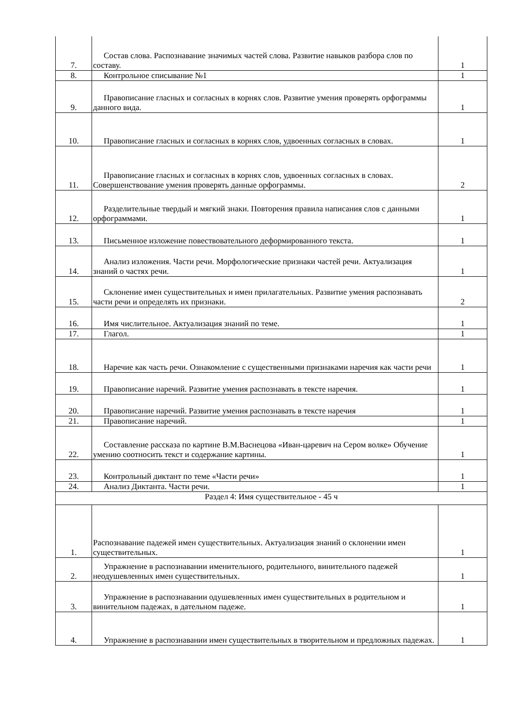| 7. | Состав слова. Распознавание значимых частей слова. Развитие навыков разбора слов по составу. | 1 |
| 8. | Контрольное списывание №1 | 1 |
| 9. | Правописание гласных и согласных в корнях слов. Развитие умения проверять орфограммы данного вида. | 1 |
| 10. | Правописание гласных и согласных в корнях слов, удвоенных согласных в словах. | 1 |
| 11. | Правописание гласных и согласных в корнях слов, удвоенных согласных в словах. Совершенствование умения проверять данные орфограммы. | 2 |
| 12. | Разделительные твердый и мягкий знаки. Повторения правила написания слов с данными орфограммами. | 1 |
| 13. | Письменное изложение повествовательного деформированного текста. | 1 |
| 14. | Анализ изложения. Части речи. Морфологические признаки частей речи. Актуализация знаний о частях речи. | 1 |
| 15. | Склонение имен существительных и имен прилагательных. Развитие умения распознавать части речи и определять их признаки. | 2 |
| 16. | Имя числительное. Актуализация знаний по теме. | 1 |
| 17. | Глагол. | 1 |
| 18. | Наречие как часть речи. Ознакомление с существенными признаками наречия как части речи | 1 |
| 19. | Правописание наречий. Развитие умения распознавать в тексте наречия. | 1 |
| 20. | Правописание наречий. Развитие умения распознавать в тексте наречия | 1 |
| 21. | Правописание наречий. | 1 |
| 22. | Составление рассказа по картине В.М.Васнецова «Иван-царевич на Сером волке» Обучение умению соотносить текст и содержание картины. | 1 |
| 23. | Контрольный диктант по теме «Части речи» | 1 |
| 24. | Анализ Диктанта. Части речи. | 1 |
| Раздел 4: Имя существительное - 45 ч | | |
| 1. | Распознавание падежей имен существительных. Актуализация знаний о склонении имен существительных. | 1 |
| 2. | Упражнение в распознавании именительного, родительного, винительного падежей неодушевленных имен существительных. | 1 |
| 3. | Упражнение в распознавании одушевленных имен существительных в родительном и винительном падежах, в дательном падеже. | 1 |
| 4. | Упражнение в распознавании имен существительных в творительном и предложных падежах. | 1 |